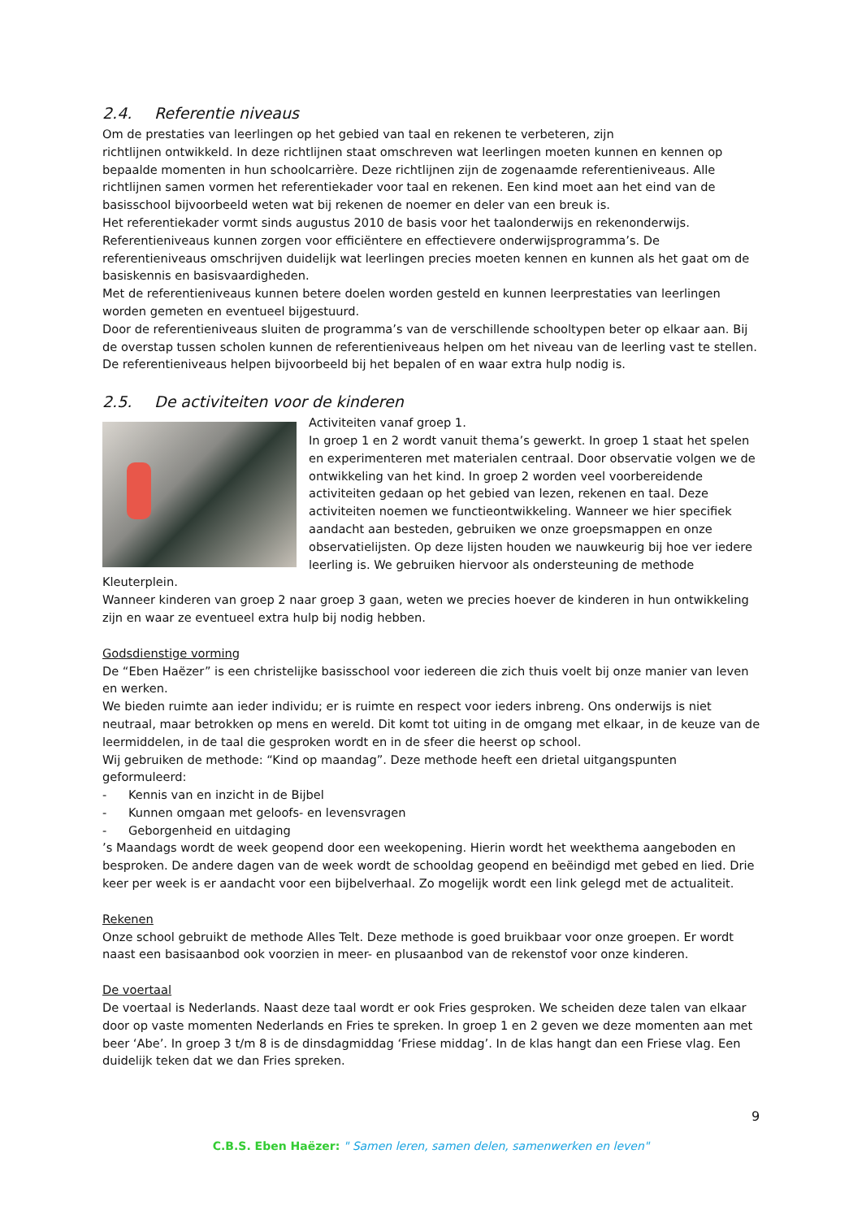2.4. Referentie niveaus
Om de prestaties van leerlingen op het gebied van taal en rekenen te verbeteren, zijn
richtlijnen ontwikkeld. In deze richtlijnen staat omschreven wat leerlingen moeten kunnen en kennen op bepaalde momenten in hun schoolcarrière. Deze richtlijnen zijn de zogenaamde referentieniveaus. Alle richtlijnen samen vormen het referentiekader voor taal en rekenen. Een kind moet aan het eind van de basisschool bijvoorbeeld weten wat bij rekenen de noemer en deler van een breuk is.
Het referentiekader vormt sinds augustus 2010 de basis voor het taalonderwijs en rekenonderwijs. Referentieniveaus kunnen zorgen voor efficiëntere en effectievere onderwijsprogramma’s. De referentieniveaus omschrijven duidelijk wat leerlingen precies moeten kennen en kunnen als het gaat om de basiskennis en basisvaardigheden.
Met de referentieniveaus kunnen betere doelen worden gesteld en kunnen leerprestaties van leerlingen worden gemeten en eventueel bijgestuurd.
Door de referentieniveaus sluiten de programma’s van de verschillende schooltypen beter op elkaar aan. Bij de overstap tussen scholen kunnen de referentieniveaus helpen om het niveau van de leerling vast te stellen. De referentieniveaus helpen bijvoorbeeld bij het bepalen of en waar extra hulp nodig is.
2.5. De activiteiten voor de kinderen
Activiteiten vanaf groep 1.
In groep 1 en 2 wordt vanuit thema’s gewerkt. In groep 1 staat het spelen en experimenteren met materialen centraal. Door observatie volgen we de ontwikkeling van het kind. In groep 2 worden veel voorbereidende activiteiten gedaan op het gebied van lezen, rekenen en taal. Deze activiteiten noemen we functieontwikkeling. Wanneer we hier specifiek aandacht aan besteden, gebruiken we onze groepsmappen en onze observatielijsten. Op deze lijsten houden we nauwkeurig bij hoe ver iedere leerling is. We gebruiken hiervoor als ondersteuning de methode Kleuterplein.
Wanneer kinderen van groep 2 naar groep 3 gaan, weten we precies hoever de kinderen in hun ontwikkeling zijn en waar ze eventueel extra hulp bij nodig hebben.
Godsdienstige vorming
De “Eben Haëzer” is een christelijke basisschool voor iedereen die zich thuis voelt bij onze manier van leven en werken.
We bieden ruimte aan ieder individu; er is ruimte en respect voor ieders inbreng. Ons onderwijs is niet neutraal, maar betrokken op mens en wereld. Dit komt tot uiting in de omgang met elkaar, in de keuze van de leermiddelen, in de taal die gesproken wordt en in de sfeer die heerst op school.
Wij gebruiken de methode: “Kind op maandag”. Deze methode heeft een drietal uitgangspunten geformuleerd:
- Kennis van en inzicht in de Bijbel
- Kunnen omgaan met geloofs- en levensvragen
- Geborgenheid en uitdaging
’s Maandags wordt de week geopend door een weekopening. Hierin wordt het weekthema aangeboden en besproken. De andere dagen van de week wordt de schooldag geopend en beëindigd met gebed en lied. Drie keer per week is er aandacht voor een bijbelverhaal. Zo mogelijk wordt een link gelegd met de actualiteit.
Rekenen
Onze school gebruikt de methode Alles Telt. Deze methode is goed bruikbaar voor onze groepen. Er wordt naast een basisaanbod ook voorzien in meer- en plusaanbod van de rekenstof voor onze kinderen.
De voertaal
De voertaal is Nederlands. Naast deze taal wordt er ook Fries gesproken. We scheiden deze talen van elkaar door op vaste momenten Nederlands en Fries te spreken. In groep 1 en 2 geven we deze momenten aan met beer ‘Abe’. In groep 3 t/m 8 is de dinsdagmiddag ‘Friese middag’. In de klas hangt dan een Friese vlag. Een duidelijk teken dat we dan Fries spreken.
9
C.B.S. Eben Haëzer: " Samen leren, samen delen, samenwerken en leven"